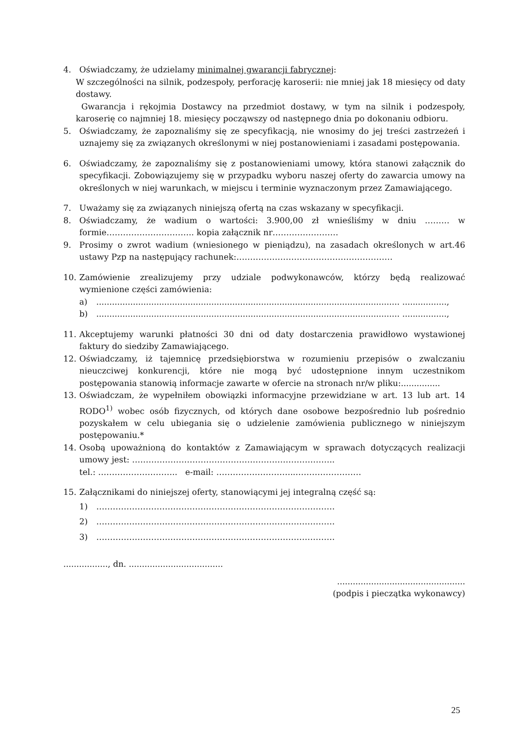4. Oświadczamy, że udzielamy minimalnej gwarancji fabrycznej:
W szczególności na silnik, podzespoły, perforację karoserii: nie mniej jak 18 miesięcy od daty dostawy.
Gwarancja i rękojmia Dostawcy na przedmiot dostawy, w tym na silnik i podzespoły, karoserię co najmniej 18. miesięcy począwszy od następnego dnia po dokonaniu odbioru.
5. Oświadczamy, że zapoznaliśmy się ze specyfikacją, nie wnosimy do jej treści zastrzeżeń i uznajemy się za związanych określonymi w niej postanowieniami i zasadami postępowania.
6. Oświadczamy, że zapoznaliśmy się z postanowieniami umowy, która stanowi załącznik do specyfikacji. Zobowiązujemy się w przypadku wyboru naszej oferty do zawarcia umowy na określonych w niej warunkach, w miejscu i terminie wyznaczonym przez Zamawiającego.
7. Uważamy się za związanych niniejszą ofertą na czas wskazany w specyfikacji.
8. Oświadczamy, że wadium o wartości: 3.900,00 zł wnieśliśmy w dniu ……… w formie………………………….. kopia załącznik nr……………………
9. Prosimy o zwrot wadium (wniesionego w pieniądzu), na zasadach określonych w art.46 ustawy Pzp na następujący rachunek:…………………………………………………
10. Zamówienie zrealizujemy przy udziale podwykonawców, którzy będą realizować wymienione części zamówienia:
a).................................................................................................................... .................,
b).................................................................................................................... .................,
11. Akceptujemy warunki płatności 30 dni od daty dostarczenia prawidłowo wystawionej faktury do siedziby Zamawiającego.
12. Oświadczamy, iż tajemnicę przedsiębiorstwa w rozumieniu przepisów o zwalczaniu nieuczciwej konkurencji, które nie mogą być udostępnione innym uczestnikom postępowania stanowią informacje zawarte w ofercie na stronach nr/w pliku:...............
13. Oświadczam, że wypełniłem obowiązki informacyjne przewidziane w art. 13 lub art. 14 RODO<sup>1)</sup> wobec osób fizycznych, od których dane osobowe bezpośrednio lub pośrednio pozyskałem w celu ubiegania się o udzielenie zamówienia publicznego w niniejszym postępowaniu.*
14. Osobą upoważnioną do kontaktów z Zamawiającym w sprawach dotyczących realizacji umowy jest: ………………………………………………………………..
tel.: ……………………….. e-mail: ………………………..……………………
15. Załącznikami do niniejszej oferty, stanowiącymi jej integralną część są:
1) ……………………………………………………………………………
2) ……………………………………………………………………………
3) ……………………………………………………………………………
................., dn. ....................................
.................................................
(podpis i pieczątka wykonawcy)
25